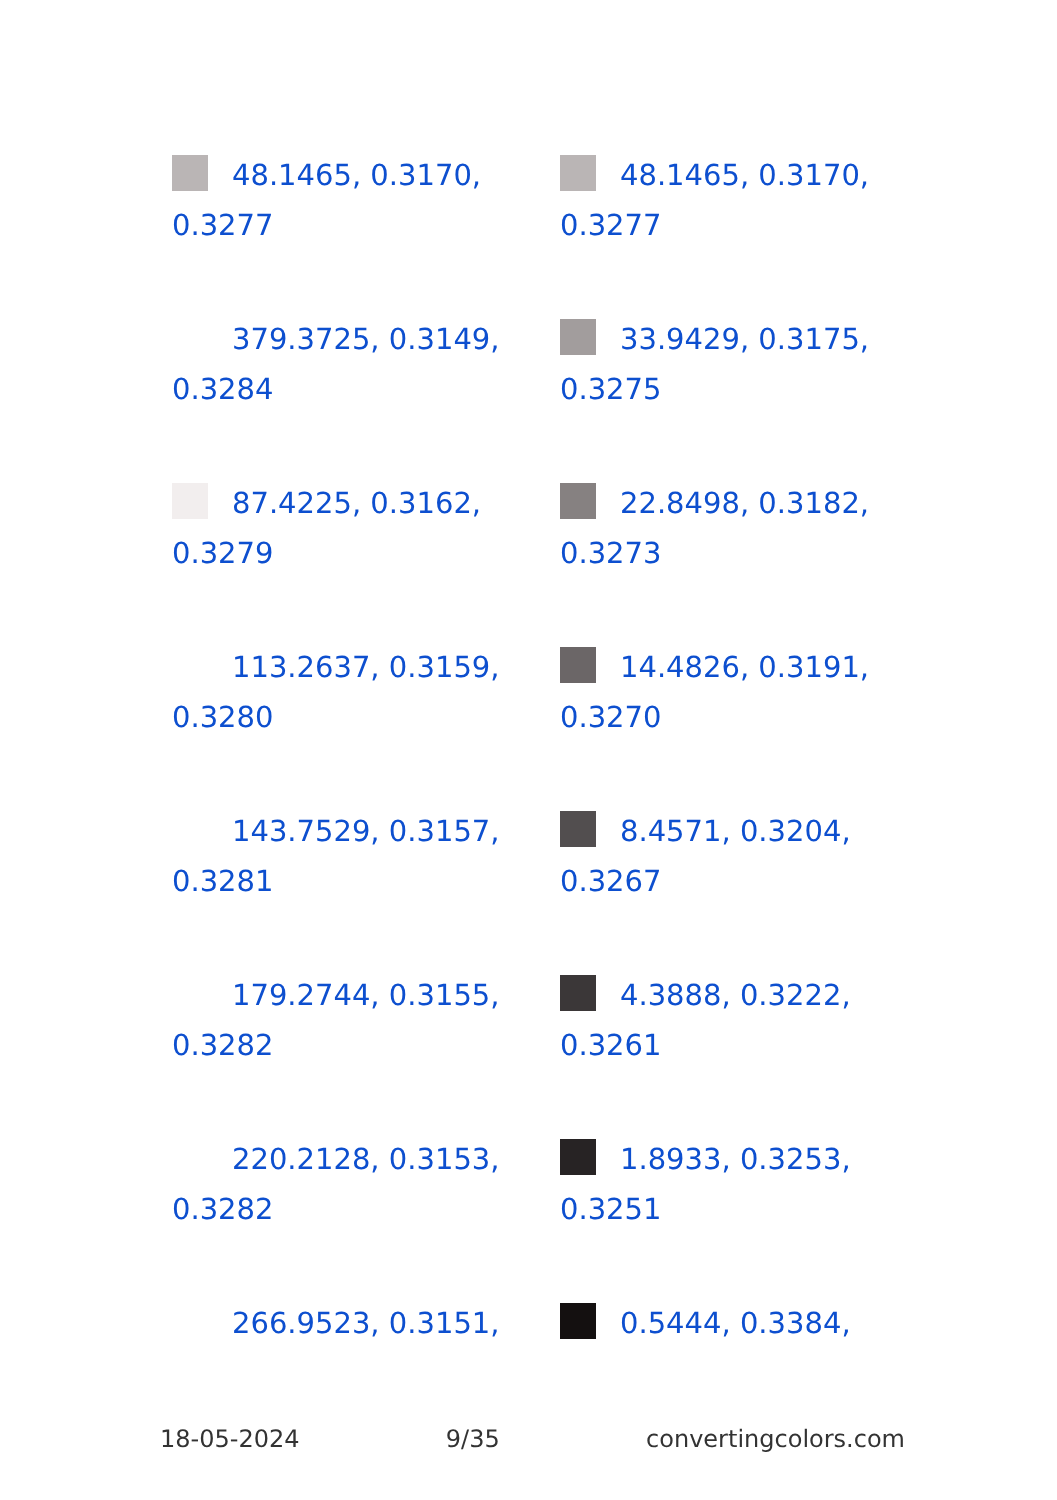48.1465, 0.3170, 0.3277
48.1465, 0.3170, 0.3277
379.3725, 0.3149, 0.3284
33.9429, 0.3175, 0.3275
87.4225, 0.3162, 0.3279
22.8498, 0.3182, 0.3273
113.2637, 0.3159, 0.3280
14.4826, 0.3191, 0.3270
143.7529, 0.3157, 0.3281
8.4571, 0.3204, 0.3267
179.2744, 0.3155, 0.3282
4.3888, 0.3222, 0.3261
220.2128, 0.3153, 0.3282
1.8933, 0.3253, 0.3251
266.9523, 0.3151,
0.5444, 0.3384,
18-05-2024 9/35 convertingcolors.com